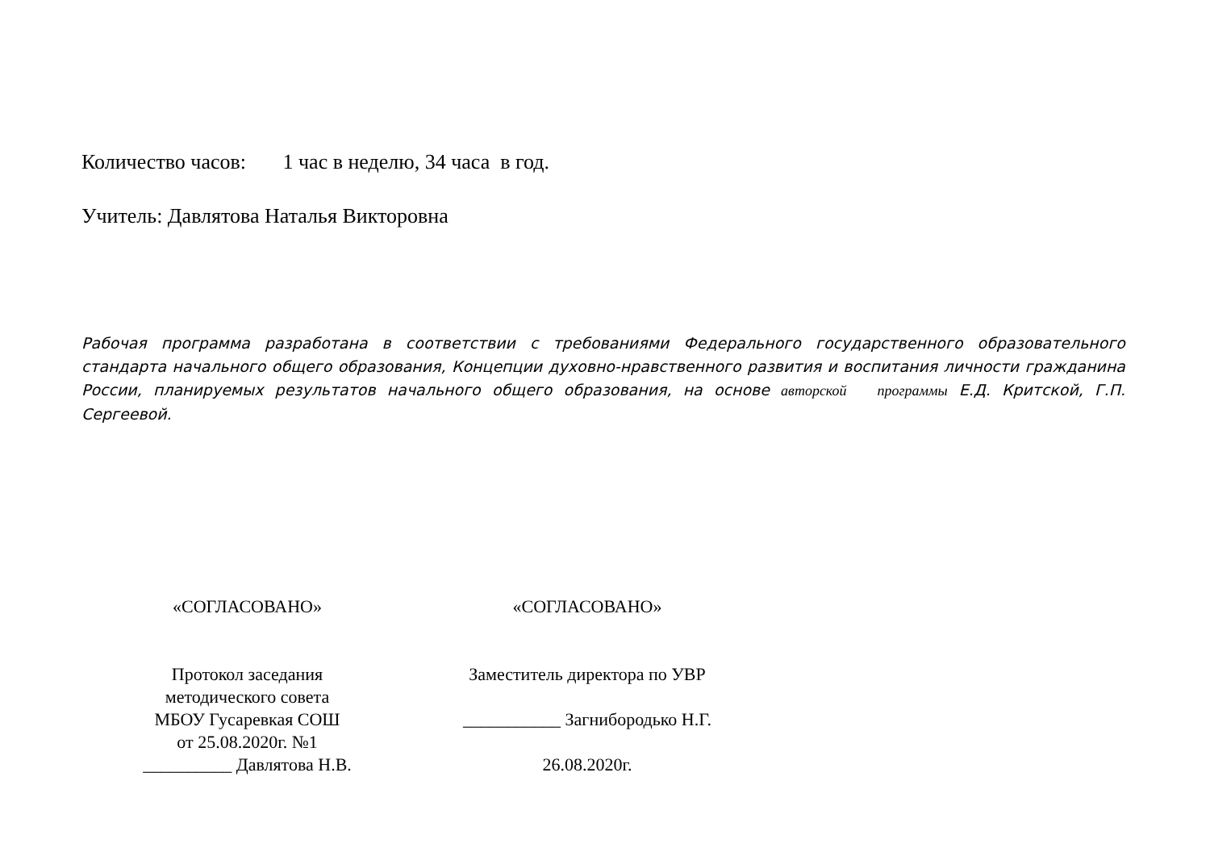Количество часов: 1 час в неделю, 34 часа в год.
Учитель: Давлятова Наталья Викторовна
Рабочая программа разработана в соответствии с требованиями Федерального государственного образовательного стандарта начального общего образования, Концепции духовно-нравственного развития и воспитания личности гражданина России, планируемых результатов начального общего образования, на основе авторской программы Е.Д. Критской, Г.П. Сергеевой.
«СОГЛАСОВАНО»
Протокол заседания
методического совета
МБОУ Гусаревкая СОШ
от 25.08.2020г. №1
__________ Давлятова Н.В.
«СОГЛАСОВАНО»
Заместитель директора по УВР
___________ Загнибородько Н.Г.
26.08.2020г.